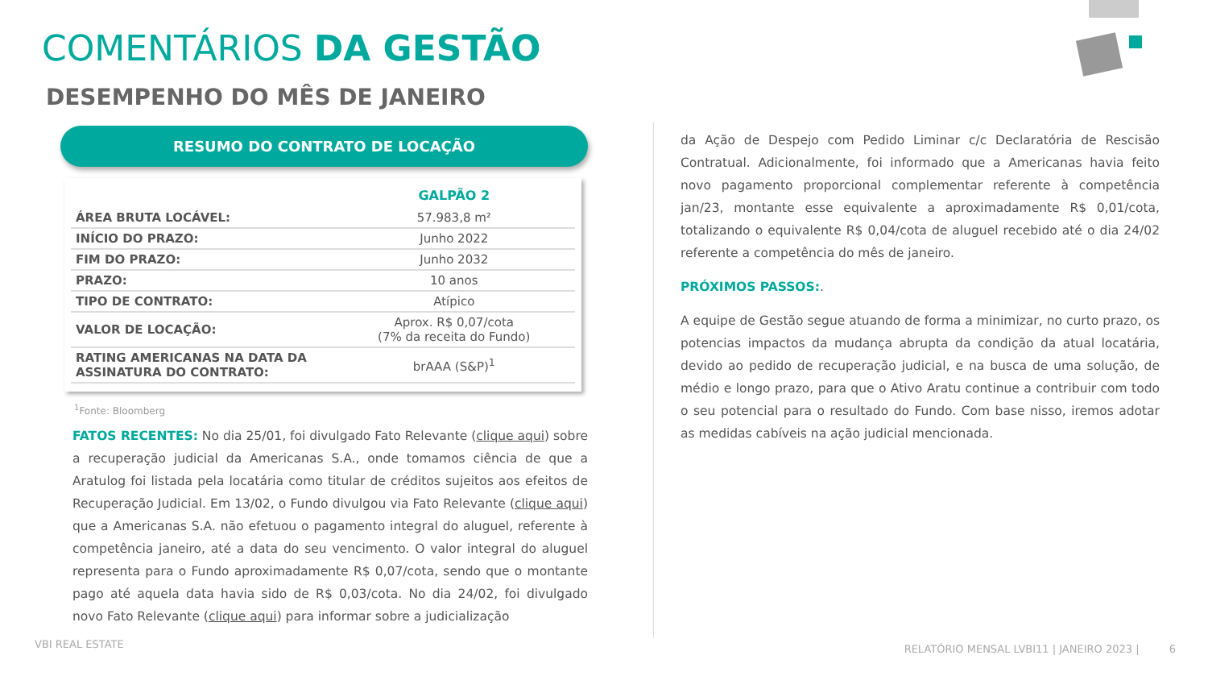COMENTÁRIOS DA GESTÃO
DESEMPENHO DO MÊS DE JANEIRO
RESUMO DO CONTRATO DE LOCAÇÃO
| | GALPÃO 2 |
| --- | --- |
| ÁREA BRUTA LOCÁVEL: | 57.983,8 m² |
| INÍCIO DO PRAZO: | Junho 2022 |
| FIM DO PRAZO: | Junho 2032 |
| PRAZO: | 10 anos |
| TIPO DE CONTRATO: | Atípico |
| VALOR DE LOCAÇÃO: | Aprox. R$ 0,07/cota (7% da receita do Fundo) |
| RATING AMERICANAS NA DATA DA ASSINATURA DO CONTRATO: | brAAA (S&P)<sup>1</sup> |
<sup>1</sup> Fonte: Bloomberg
FATOS RECENTES: No dia 25/01, foi divulgado Fato Relevante (clique aqui) sobre a recuperação judicial da Americanas S.A., onde tomamos ciência de que a Aratulog foi listada pela locatária como titular de créditos sujeitos aos efeitos de Recuperação Judicial. Em 13/02, o Fundo divulgou via Fato Relevante (clique aqui) que a Americanas S.A. não efetuou o pagamento integral do aluguel, referente à competência janeiro, até a data do seu vencimento. O valor integral do aluguel representa para o Fundo aproximadamente R$ 0,07/cota, sendo que o montante pago até aquela data havia sido de R$ 0,03/cota. No dia 24/02, foi divulgado novo Fato Relevante (clique aqui) para informar sobre a judicialização
da Ação de Despejo com Pedido Liminar c/c Declaratória de Rescisão Contratual. Adicionalmente, foi informado que a Americanas havia feito novo pagamento proporcional complementar referente à competência jan/23, montante esse equivalente a aproximadamente R$ 0,01/cota, totalizando o equivalente R$ 0,04/cota de aluguel recebido até o dia 24/02 referente a competência do mês de janeiro.
PRÓXIMOS PASSOS:.
A equipe de Gestão segue atuando de forma a minimizar, no curto prazo, os potencias impactos da mudança abrupta da condição da atual locatária, devido ao pedido de recuperação judicial, e na busca de uma solução, de médio e longo prazo, para que o Ativo Aratu continue a contribuir com todo o seu potencial para o resultado do Fundo. Com base nisso, iremos adotar as medidas cabíveis na ação judicial mencionada.
VBI REAL ESTATE
RELATÓRIO MENSAL LVBI11 | JANEIRO 2023 | 6